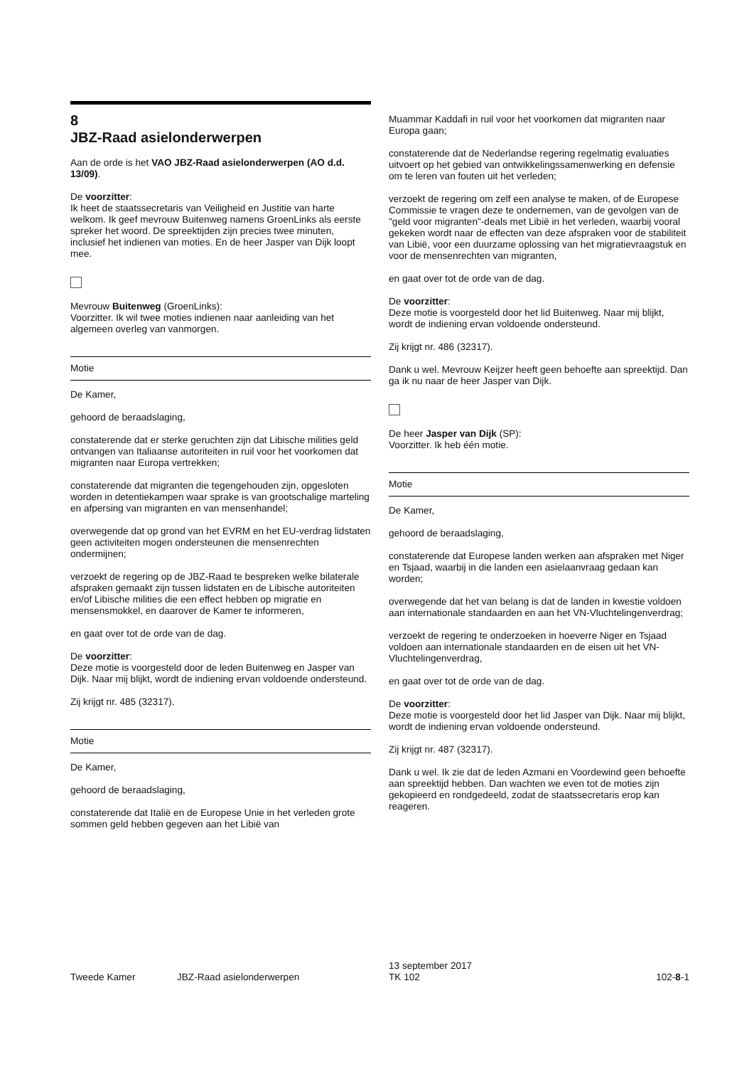8
JBZ-Raad asielonderwerpen
Aan de orde is het VAO JBZ-Raad asielonderwerpen (AO d.d. 13/09).
De voorzitter:
Ik heet de staatssecretaris van Veiligheid en Justitie van harte welkom. Ik geef mevrouw Buitenweg namens GroenLinks als eerste spreker het woord. De spreektijden zijn precies twee minuten, inclusief het indienen van moties. En de heer Jasper van Dijk loopt mee.
Mevrouw Buitenweg (GroenLinks):
Voorzitter. Ik wil twee moties indienen naar aanleiding van het algemeen overleg van vanmorgen.
Motie
De Kamer,
gehoord de beraadslaging,
constaterende dat er sterke geruchten zijn dat Libische milities geld ontvangen van Italiaanse autoriteiten in ruil voor het voorkomen dat migranten naar Europa vertrekken;
constaterende dat migranten die tegengehouden zijn, opgesloten worden in detentiekampen waar sprake is van grootschalige marteling en afpersing van migranten en van mensenhandel;
overwegende dat op grond van het EVRM en het EU-verdrag lidstaten geen activiteiten mogen ondersteunen die mensenrechten ondermijnen;
verzoekt de regering op de JBZ-Raad te bespreken welke bilaterale afspraken gemaakt zijn tussen lidstaten en de Libische autoriteiten en/of Libische milities die een effect hebben op migratie en mensensmokkel, en daarover de Kamer te informeren,
en gaat over tot de orde van de dag.
De voorzitter:
Deze motie is voorgesteld door de leden Buitenweg en Jasper van Dijk. Naar mij blijkt, wordt de indiening ervan voldoende ondersteund.
Zij krijgt nr. 485 (32317).
Motie
De Kamer,
gehoord de beraadslaging,
constaterende dat Italië en de Europese Unie in het verleden grote sommen geld hebben gegeven aan het Libië van
Muammar Kaddafi in ruil voor het voorkomen dat migranten naar Europa gaan;
constaterende dat de Nederlandse regering regelmatig evaluaties uitvoert op het gebied van ontwikkelingssamenwerking en defensie om te leren van fouten uit het verleden;
verzoekt de regering om zelf een analyse te maken, of de Europese Commissie te vragen deze te ondernemen, van de gevolgen van de "geld voor migranten"-deals met Libië in het verleden, waarbij vooral gekeken wordt naar de effecten van deze afspraken voor de stabiliteit van Libië, voor een duurzame oplossing van het migratievraagstuk en voor de mensenrechten van migranten,
en gaat over tot de orde van de dag.
De voorzitter:
Deze motie is voorgesteld door het lid Buitenweg. Naar mij blijkt, wordt de indiening ervan voldoende ondersteund.
Zij krijgt nr. 486 (32317).
Dank u wel. Mevrouw Keijzer heeft geen behoefte aan spreektijd. Dan ga ik nu naar de heer Jasper van Dijk.
De heer Jasper van Dijk (SP):
Voorzitter. Ik heb één motie.
Motie
De Kamer,
gehoord de beraadslaging,
constaterende dat Europese landen werken aan afspraken met Niger en Tsjaad, waarbij in die landen een asielaanvraag gedaan kan worden;
overwegende dat het van belang is dat de landen in kwestie voldoen aan internationale standaarden en aan het VN-Vluchtelingenverdrag;
verzoekt de regering te onderzoeken in hoeverre Niger en Tsjaad voldoen aan internationale standaarden en de eisen uit het VN-Vluchtelingenverdrag,
en gaat over tot de orde van de dag.
De voorzitter:
Deze motie is voorgesteld door het lid Jasper van Dijk. Naar mij blijkt, wordt de indiening ervan voldoende ondersteund.
Zij krijgt nr. 487 (32317).
Dank u wel. Ik zie dat de leden Azmani en Voordewind geen behoefte aan spreektijd hebben. Dan wachten we even tot de moties zijn gekopieerd en rondgedeeld, zodat de staatssecretaris erop kan reageren.
Tweede Kamer
JBZ-Raad asielonderwerpen
13 september 2017
TK 102
102-8-1